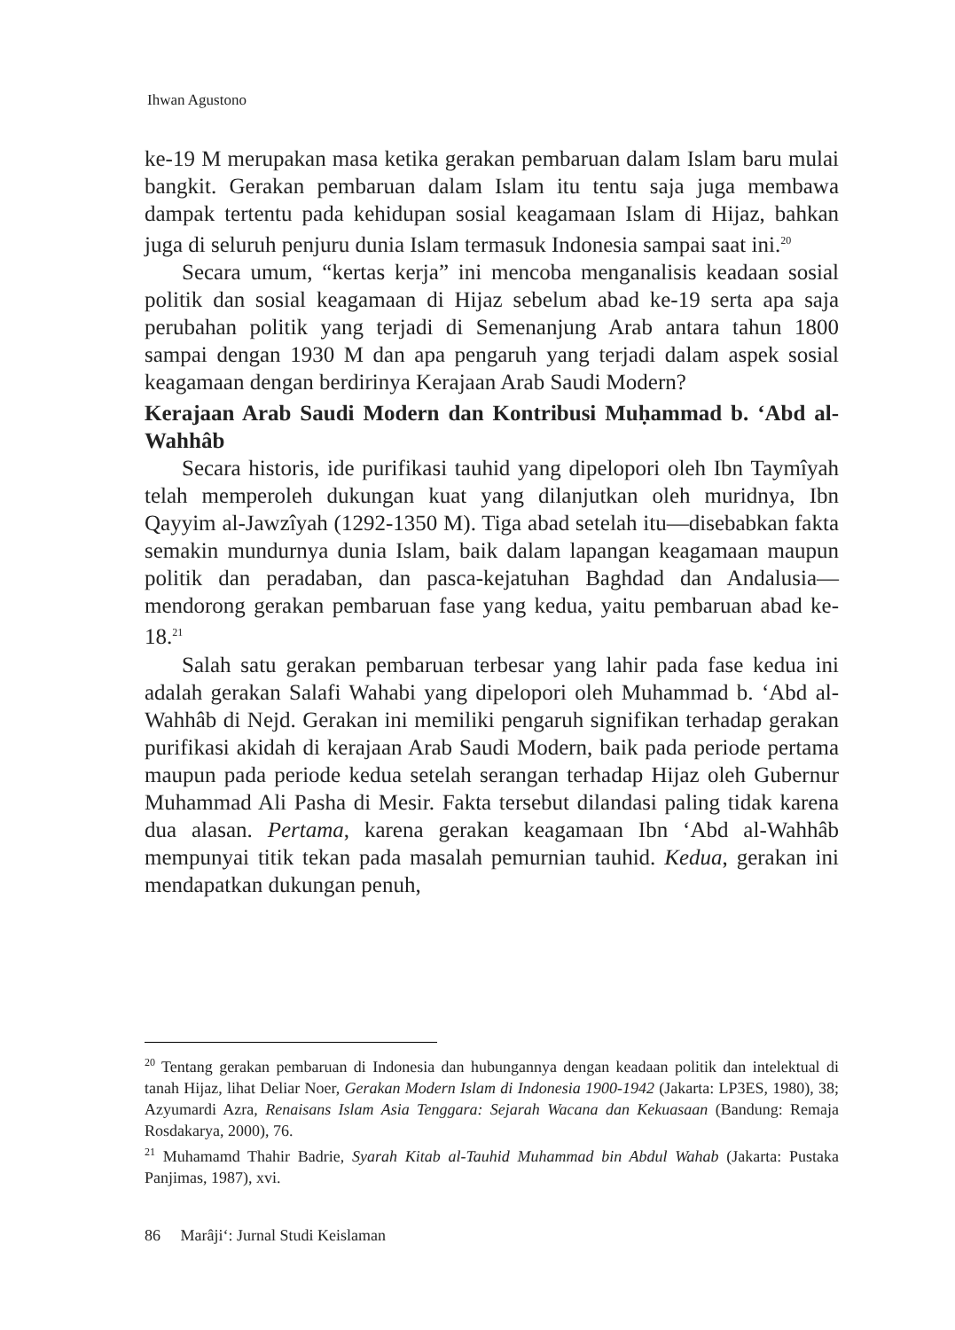Ihwan Agustono
ke-19 M merupakan masa ketika gerakan pembaruan dalam Islam baru mulai bangkit. Gerakan pembaruan dalam Islam itu tentu saja juga membawa dampak tertentu pada kehidupan sosial keagamaan Islam di Hijaz, bahkan juga di seluruh penjuru dunia Islam termasuk Indonesia sampai saat ini.<sup>20</sup>
Secara umum, “kertas kerja” ini mencoba menganalisis keadaan sosial politik dan sosial keagamaan di Hijaz sebelum abad ke-19 serta apa saja perubahan politik yang terjadi di Semenanjung Arab antara tahun 1800 sampai dengan 1930 M dan apa pengaruh yang terjadi dalam aspek sosial keagamaan dengan berdirinya Kerajaan Arab Saudi Modern?
Kerajaan Arab Saudi Modern dan Kontribusi Muḥammad b. ‘Abd al-Wahhâb
Secara historis, ide purifikasi tauhid yang dipelopori oleh Ibn Taymîyah telah memperoleh dukungan kuat yang dilanjutkan oleh muridnya, Ibn Qayyim al-Jawzîyah (1292-1350 M). Tiga abad setelah itu—disebabkan fakta semakin mundurnya dunia Islam, baik dalam lapangan keagamaan maupun politik dan peradaban, dan pasca-kejatuhan Baghdad dan Andalusia—mendorong gerakan pembaruan fase yang kedua, yaitu pembaruan abad ke-18.<sup>21</sup>
Salah satu gerakan pembaruan terbesar yang lahir pada fase kedua ini adalah gerakan Salafi Wahabi yang dipelopori oleh Muhammad b. ‘Abd al-Wahhâb di Nejd. Gerakan ini memiliki pengaruh signifikan terhadap gerakan purifikasi akidah di kerajaan Arab Saudi Modern, baik pada periode pertama maupun pada periode kedua setelah serangan terhadap Hijaz oleh Gubernur Muhammad Ali Pasha di Mesir. Fakta tersebut dilandasi paling tidak karena dua alasan. Pertama, karena gerakan keagamaan Ibn ‘Abd al-Wahhâb mempunyai titik tekan pada masalah pemurnian tauhid. Kedua, gerakan ini mendapatkan dukungan penuh,
<sup>20</sup> Tentang gerakan pembaruan di Indonesia dan hubungannya dengan keadaan politik dan intelektual di tanah Hijaz, lihat Deliar Noer, Gerakan Modern Islam di Indonesia 1900-1942 (Jakarta: LP3ES, 1980), 38; Azyumardi Azra, Renaisans Islam Asia Tenggara: Sejarah Wacana dan Kekuasaan (Bandung: Remaja Rosdakarya, 2000), 76.
<sup>21</sup> Muhamamd Thahir Badrie, Syarah Kitab al-Tauhid Muhammad bin Abdul Wahab (Jakarta: Pustaka Panjimas, 1987), xvi.
86 Marâji‘: Jurnal Studi Keislaman